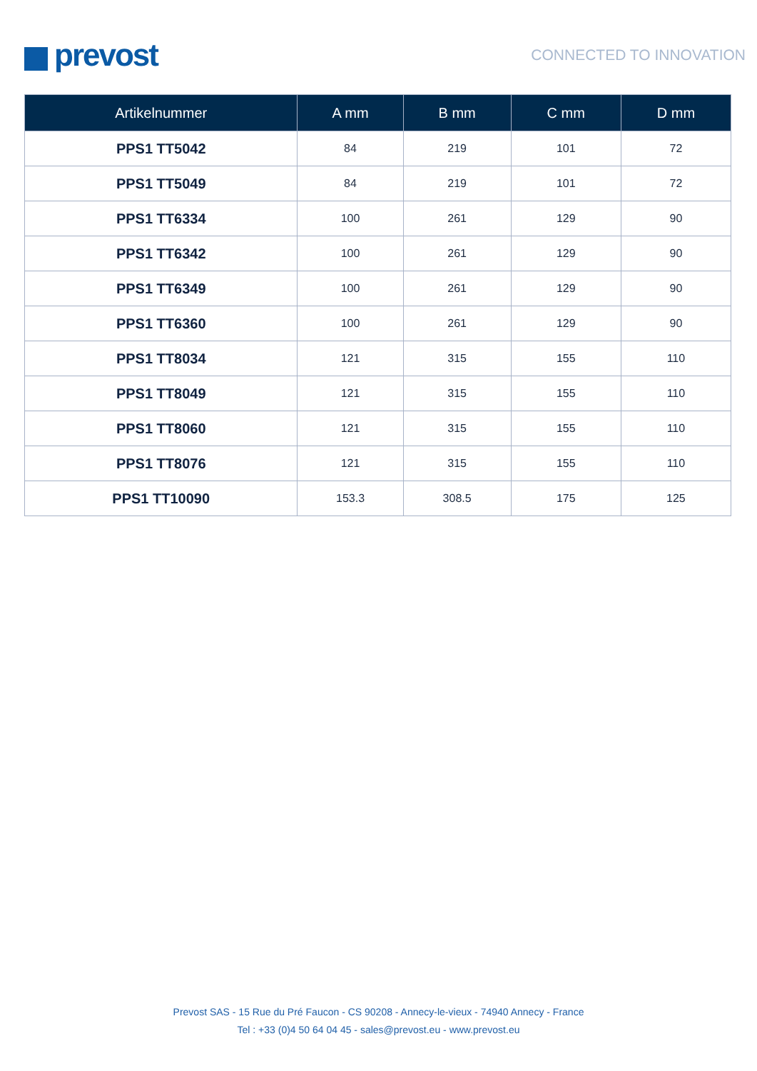prevost
CONNECTED TO INNOVATION
| Artikelnummer | A mm | B mm | C mm | D mm |
| --- | --- | --- | --- | --- |
| PPS1 TT5042 | 84 | 219 | 101 | 72 |
| PPS1 TT5049 | 84 | 219 | 101 | 72 |
| PPS1 TT6334 | 100 | 261 | 129 | 90 |
| PPS1 TT6342 | 100 | 261 | 129 | 90 |
| PPS1 TT6349 | 100 | 261 | 129 | 90 |
| PPS1 TT6360 | 100 | 261 | 129 | 90 |
| PPS1 TT8034 | 121 | 315 | 155 | 110 |
| PPS1 TT8049 | 121 | 315 | 155 | 110 |
| PPS1 TT8060 | 121 | 315 | 155 | 110 |
| PPS1 TT8076 | 121 | 315 | 155 | 110 |
| PPS1 TT10090 | 153.3 | 308.5 | 175 | 125 |
Prevost SAS - 15 Rue du Pré Faucon - CS 90208 - Annecy-le-vieux - 74940 Annecy - France
Tel : +33 (0)4 50 64 04 45 - sales@prevost.eu - www.prevost.eu